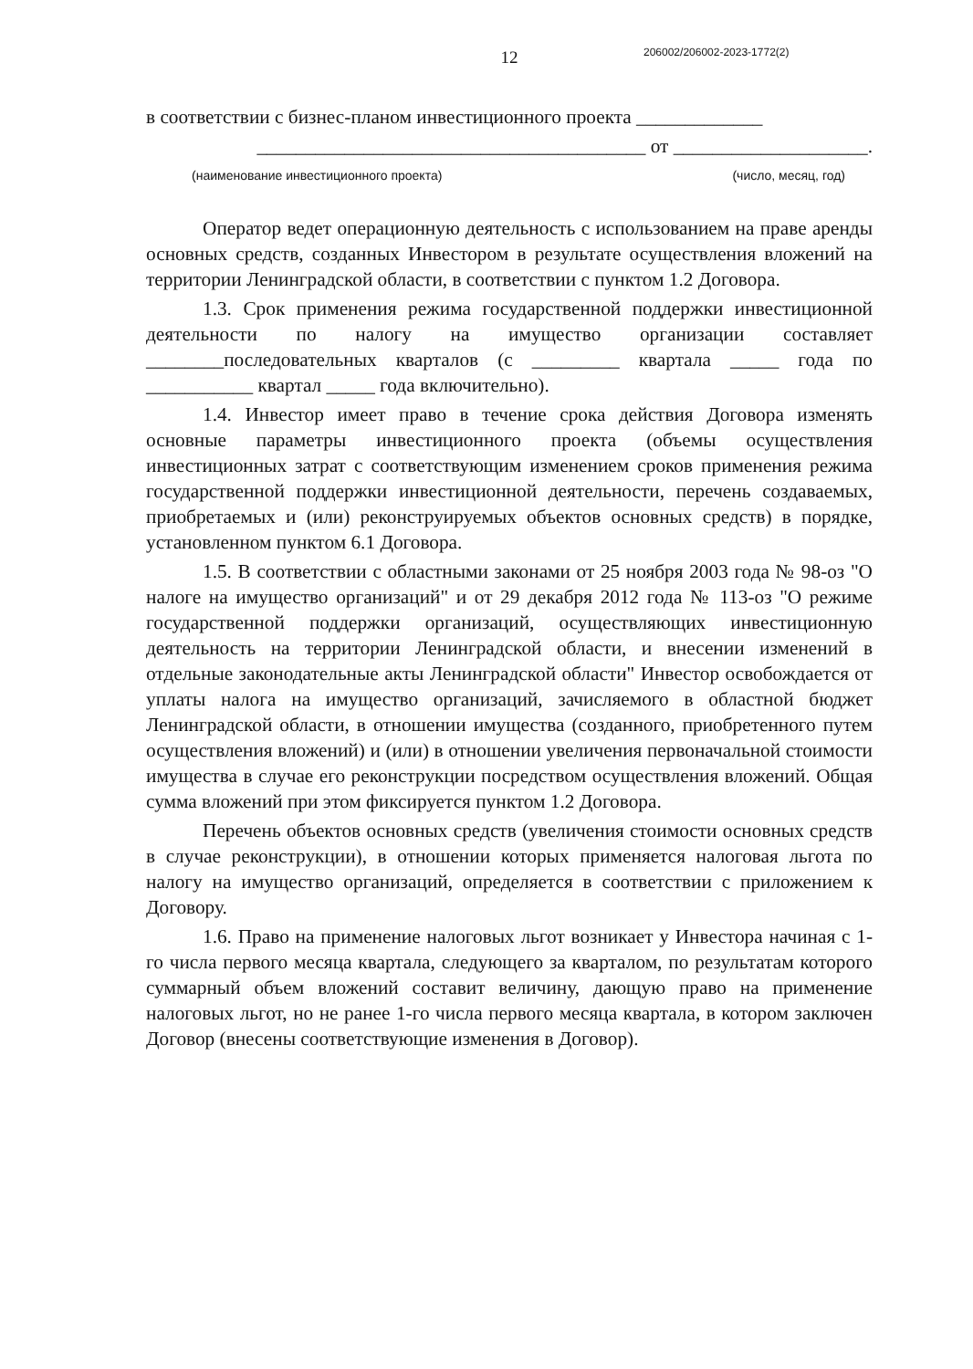206002/206002-2023-1772(2)
12
в соответствии с бизнес-планом инвестиционного проекта _____________
________________________________________ от ____________________.
(наименование инвестиционного проекта) (число, месяц, год)
Оператор ведет операционную деятельность с использованием на праве аренды основных средств, созданных Инвестором в результате осуществления вложений на территории Ленинградской области, в соответствии с пунктом 1.2 Договора.
1.3. Срок применения режима государственной поддержки инвестиционной деятельности по налогу на имущество организации составляет ________последовательных кварталов (с _________ квартала _____ года по ___________ квартал _____ года включительно).
1.4. Инвестор имеет право в течение срока действия Договора изменять основные параметры инвестиционного проекта (объемы осуществления инвестиционных затрат с соответствующим изменением сроков применения режима государственной поддержки инвестиционной деятельности, перечень создаваемых, приобретаемых и (или) реконструируемых объектов основных средств) в порядке, установленном пунктом 6.1 Договора.
1.5. В соответствии с областными законами от 25 ноября 2003 года № 98-оз "О налоге на имущество организаций" и от 29 декабря 2012 года № 113-оз "О режиме государственной поддержки организаций, осуществляющих инвестиционную деятельность на территории Ленинградской области, и внесении изменений в отдельные законодательные акты Ленинградской области" Инвестор освобождается от уплаты налога на имущество организаций, зачисляемого в областной бюджет Ленинградской области, в отношении имущества (созданного, приобретенного путем осуществления вложений) и (или) в отношении увеличения первоначальной стоимости имущества в случае его реконструкции посредством осуществления вложений. Общая сумма вложений при этом фиксируется пунктом 1.2 Договора.
Перечень объектов основных средств (увеличения стоимости основных средств в случае реконструкции), в отношении которых применяется налоговая льгота по налогу на имущество организаций, определяется в соответствии с приложением к Договору.
1.6. Право на применение налоговых льгот возникает у Инвестора начиная с 1-го числа первого месяца квартала, следующего за кварталом, по результатам которого суммарный объем вложений составит величину, дающую право на применение налоговых льгот, но не ранее 1-го числа первого месяца квартала, в котором заключен Договор (внесены соответствующие изменения в Договор).